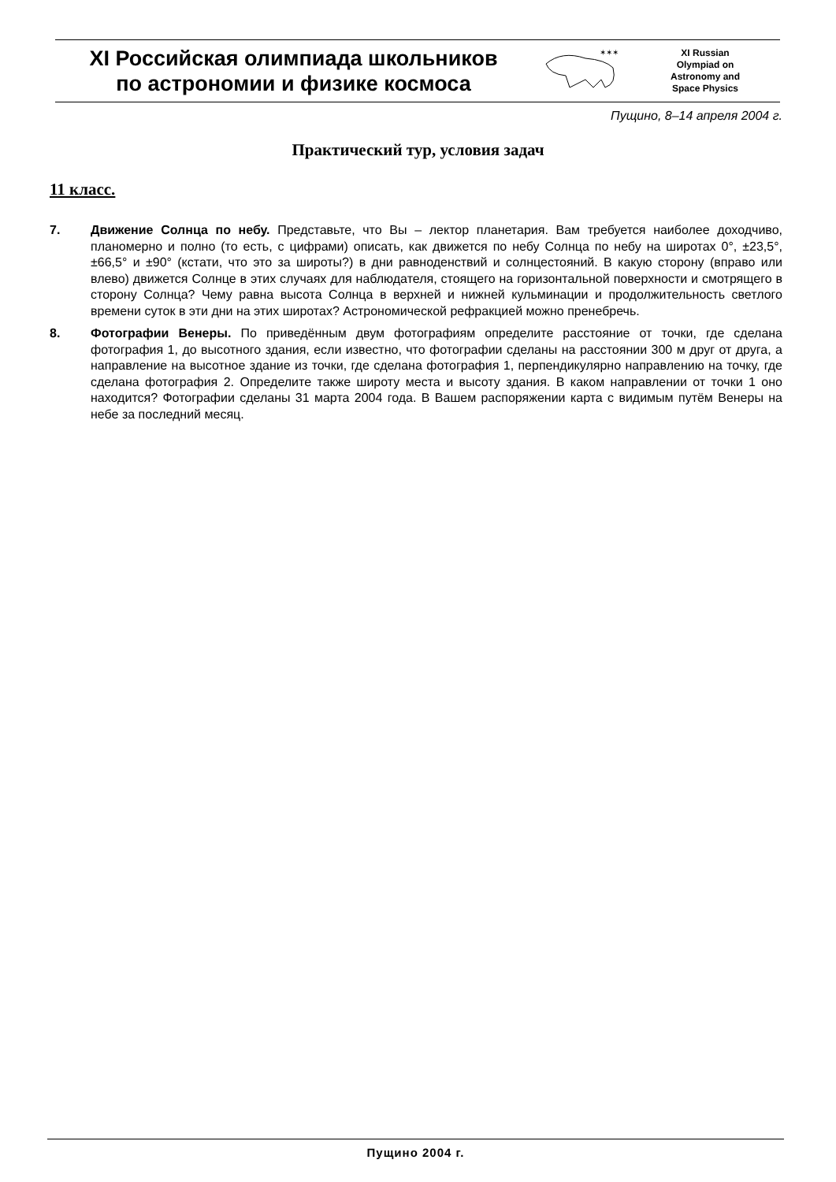XI Российская олимпиада школьников
по астрономии и физике космоса
✶✶✶
XI Russian
Olympiad on
Astronomy and
Space Physics
Пущино, 8–14 апреля 2004 г.
Практический тур, условия задач
11 класс.
7. Движение Солнца по небу. Представьте, что Вы – лектор планетария. Вам требуется наиболее доходчиво, планомерно и полно (то есть, с цифрами) описать, как движется по небу Солнца по небу на широтах 0°, ±23,5°, ±66,5° и ±90° (кстати, что это за широты?) в дни равноденствий и солнцестояний. В какую сторону (вправо или влево) движется Солнце в этих случаях для наблюдателя, стоящего на горизонтальной поверхности и смотрящего в сторону Солнца? Чему равна высота Солнца в верхней и нижней кульминации и продолжительность светлого времени суток в эти дни на этих широтах? Астрономической рефракцией можно пренебречь.
8. Фотографии Венеры. По приведённым двум фотографиям определите расстояние от точки, где сделана фотография 1, до высотного здания, если известно, что фотографии сделаны на расстоянии 300 м друг от друга, а направление на высотное здание из точки, где сделана фотография 1, перпендикулярно направлению на точку, где сделана фотография 2. Определите также широту места и высоту здания. В каком направлении от точки 1 оно находится? Фотографии сделаны 31 марта 2004 года. В Вашем распоряжении карта с видимым путём Венеры на небе за последний месяц.
Пущино 2004 г.